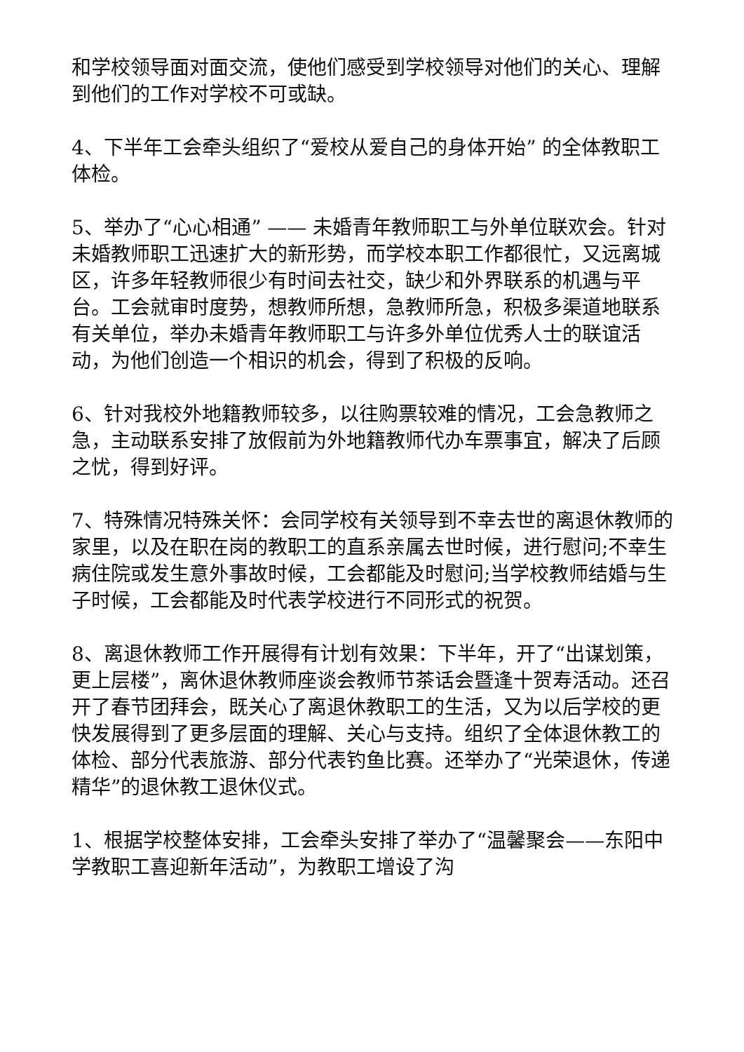和学校领导面对面交流，使他们感受到学校领导对他们的关心、理解到他们的工作对学校不可或缺。
4、下半年工会牵头组织了“爱校从爱自己的身体开始” 的全体教职工体检。
5、举办了“心心相通” —— 未婚青年教师职工与外单位联欢会。针对未婚教师职工迅速扩大的新形势，而学校本职工作都很忙，又远离城区，许多年轻教师很少有时间去社交，缺少和外界联系的机遇与平台。工会就审时度势，想教师所想，急教师所急，积极多渠道地联系有关单位，举办未婚青年教师职工与许多外单位优秀人士的联谊活动，为他们创造一个相识的机会，得到了积极的反响。
6、针对我校外地籍教师较多，以往购票较难的情况，工会急教师之急，主动联系安排了放假前为外地籍教师代办车票事宜，解决了后顾之忧，得到好评。
7、特殊情况特殊关怀：会同学校有关领导到不幸去世的离退休教师的家里，以及在职在岗的教职工的直系亲属去世时候，进行慰问;不幸生病住院或发生意外事故时候，工会都能及时慰问;当学校教师结婚与生子时候，工会都能及时代表学校进行不同形式的祝贺。
8、离退休教师工作开展得有计划有效果：下半年，开了“出谋划策，更上层楼”，离休退休教师座谈会教师节茶话会暨逢十贺寿活动。还召开了春节团拜会，既关心了离退休教职工的生活，又为以后学校的更快发展得到了更多层面的理解、关心与支持。组织了全体退休教工的体检、部分代表旅游、部分代表钓鱼比赛。还举办了“光荣退休，传递精华”的退休教工退休仪式。
1、根据学校整体安排，工会牵头安排了举办了“温馨聚会——东阳中学教职工喜迎新年活动”，为教职工增设了沟